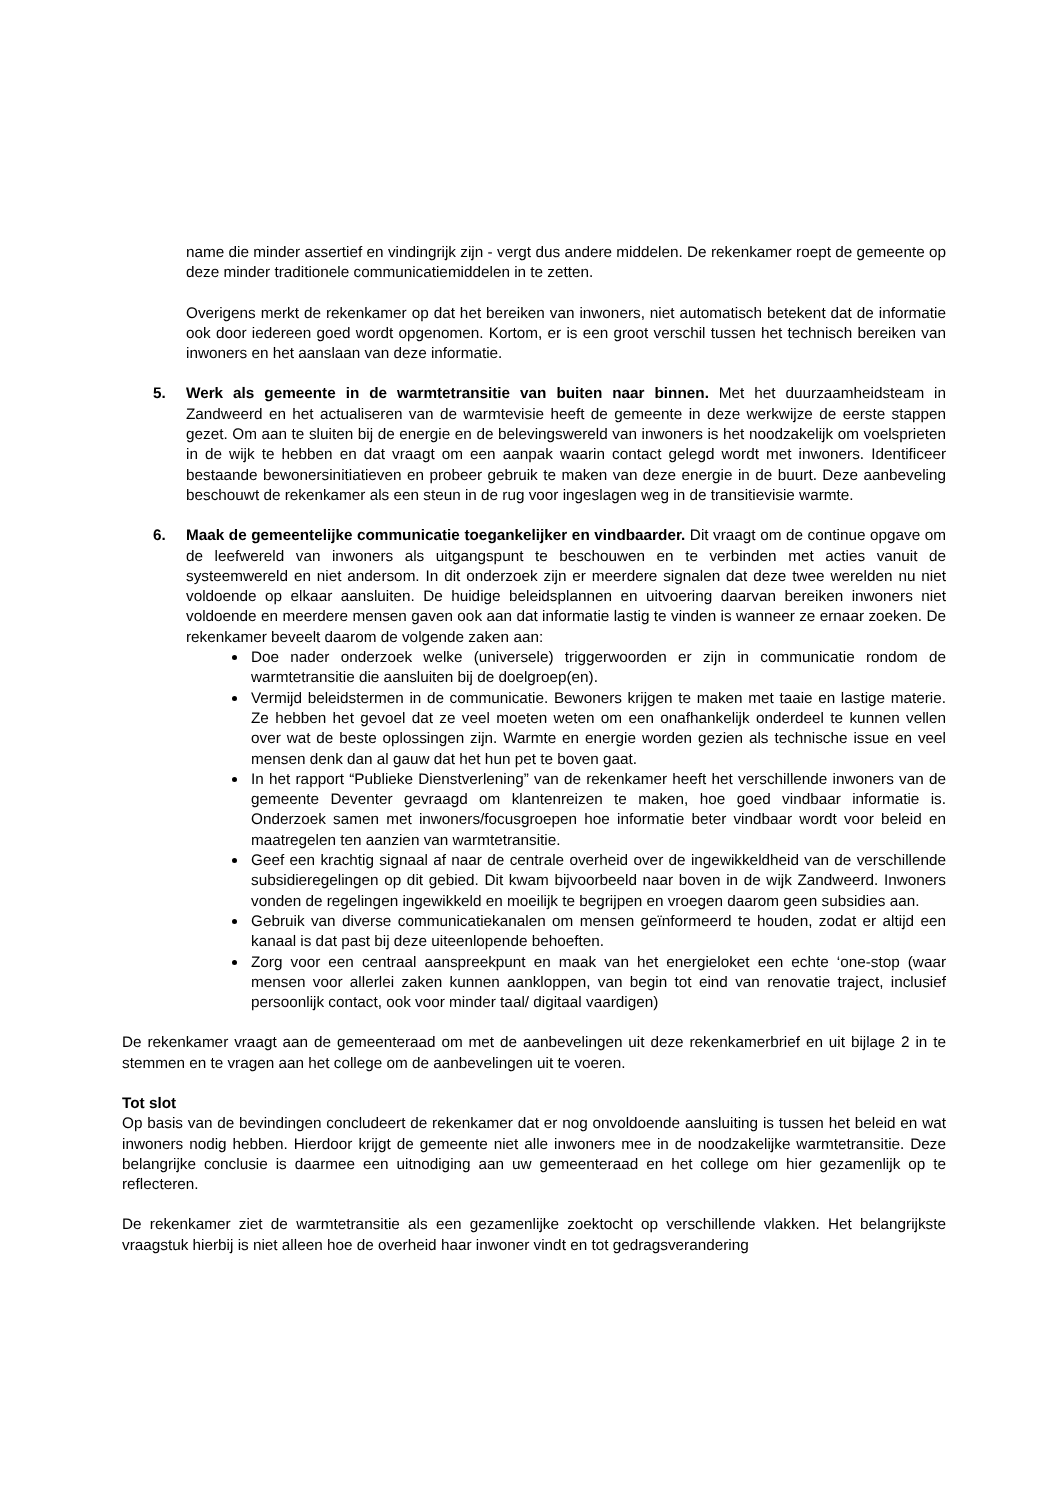name die minder assertief en vindingrijk zijn - vergt dus andere middelen. De rekenkamer roept de gemeente op deze minder traditionele communicatiemiddelen in te zetten.
Overigens merkt de rekenkamer op dat het bereiken van inwoners, niet automatisch betekent dat de informatie ook door iedereen goed wordt opgenomen. Kortom, er is een groot verschil tussen het technisch bereiken van inwoners en het aanslaan van deze informatie.
5. Werk als gemeente in de warmtetransitie van buiten naar binnen. Met het duurzaamheidsteam in Zandweerd en het actualiseren van de warmtevisie heeft de gemeente in deze werkwijze de eerste stappen gezet. Om aan te sluiten bij de energie en de belevingswereld van inwoners is het noodzakelijk om voelsprieten in de wijk te hebben en dat vraagt om een aanpak waarin contact gelegd wordt met inwoners. Identificeer bestaande bewonersinitiatieven en probeer gebruik te maken van deze energie in de buurt. Deze aanbeveling beschouwt de rekenkamer als een steun in de rug voor ingeslagen weg in de transitievisie warmte.
6. Maak de gemeentelijke communicatie toegankelijker en vindbaarder. Dit vraagt om de continue opgave om de leefwereld van inwoners als uitgangspunt te beschouwen en te verbinden met acties vanuit de systeemwereld en niet andersom. In dit onderzoek zijn er meerdere signalen dat deze twee werelden nu niet voldoende op elkaar aansluiten. De huidige beleidsplannen en uitvoering daarvan bereiken inwoners niet voldoende en meerdere mensen gaven ook aan dat informatie lastig te vinden is wanneer ze ernaar zoeken. De rekenkamer beveelt daarom de volgende zaken aan:
Doe nader onderzoek welke (universele) triggerwoorden er zijn in communicatie rondom de warmtetransitie die aansluiten bij de doelgroep(en).
Vermijd beleidstermen in de communicatie. Bewoners krijgen te maken met taaie en lastige materie. Ze hebben het gevoel dat ze veel moeten weten om een onafhankelijk onderdeel te kunnen vellen over wat de beste oplossingen zijn. Warmte en energie worden gezien als technische issue en veel mensen denk dan al gauw dat het hun pet te boven gaat.
In het rapport “Publieke Dienstverlening” van de rekenkamer heeft het verschillende inwoners van de gemeente Deventer gevraagd om klantenreizen te maken, hoe goed vindbaar informatie is. Onderzoek samen met inwoners/focusgroepen hoe informatie beter vindbaar wordt voor beleid en maatregelen ten aanzien van warmtetransitie.
Geef een krachtig signaal af naar de centrale overheid over de ingewikkeldheid van de verschillende subsidieregelingen op dit gebied. Dit kwam bijvoorbeeld naar boven in de wijk Zandweerd. Inwoners vonden de regelingen ingewikkeld en moeilijk te begrijpen en vroegen daarom geen subsidies aan.
Gebruik van diverse communicatiekanalen om mensen geïnformeerd te houden, zodat er altijd een kanaal is dat past bij deze uiteenlopende behoeften.
Zorg voor een centraal aanspreekpunt en maak van het energieloket een echte ‘one-stop (waar mensen voor allerlei zaken kunnen aankloppen, van begin tot eind van renovatie traject, inclusief persoonlijk contact, ook voor minder taal/ digitaal vaardigen)
De rekenkamer vraagt aan de gemeenteraad om met de aanbevelingen uit deze rekenkamerbrief en uit bijlage 2 in te stemmen en te vragen aan het college om de aanbevelingen uit te voeren.
Tot slot
Op basis van de bevindingen concludeert de rekenkamer dat er nog onvoldoende aansluiting is tussen het beleid en wat inwoners nodig hebben. Hierdoor krijgt de gemeente niet alle inwoners mee in de noodzakelijke warmtetransitie. Deze belangrijke conclusie is daarmee een uitnodiging aan uw gemeenteraad en het college om hier gezamenlijk op te reflecteren.
De rekenkamer ziet de warmtetransitie als een gezamenlijke zoektocht op verschillende vlakken. Het belangrijkste vraagstuk hierbij is niet alleen hoe de overheid haar inwoner vindt en tot gedragsverandering